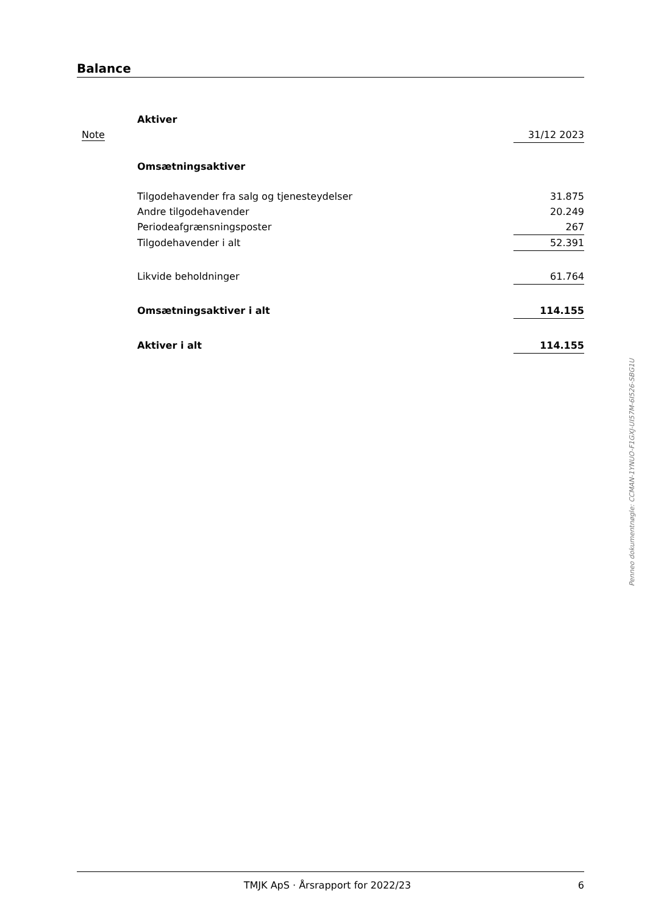Balance
| | Aktiver | |
| Note | | 31/12 2023 |
| | Omsætningsaktiver | |
| | Tilgodehavender fra salg og tjenesteydelser | 31.875 |
| | Andre tilgodehavender | 20.249 |
| | Periodeafgrænsningsposter | 267 |
| | Tilgodehavender i alt | 52.391 |
| | Likvide beholdninger | 61.764 |
| | Omsætningsaktiver i alt | 114.155 |
| | Aktiver i alt | 114.155 |
Penneo dokumentnøgle: CCMAN-1YNUO-F1GXJ-UI57M-6I526-SBG1U
TMJK ApS · Årsrapport for 2022/23 6